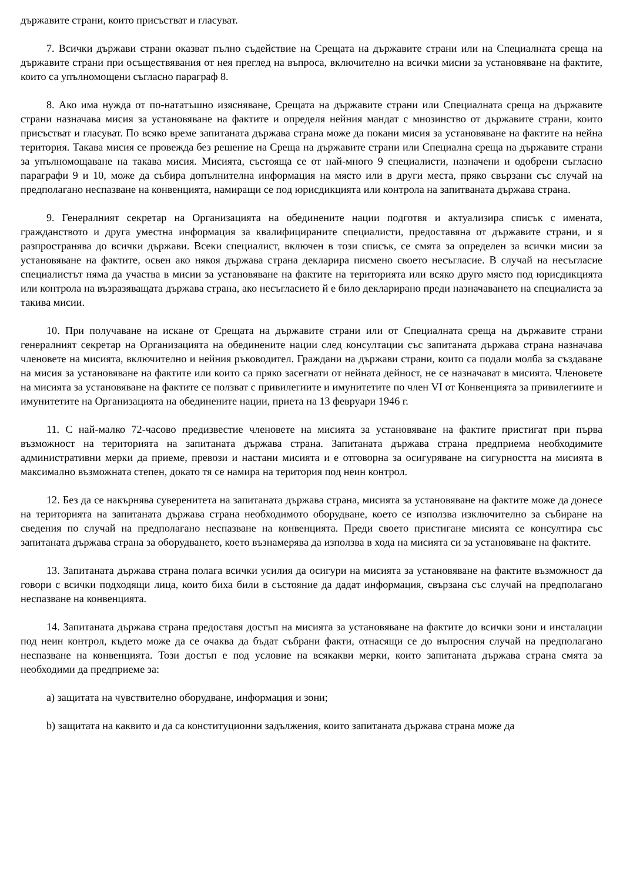държавите страни, които присъстват и гласуват.
7. Всички държави страни оказват пълно съдействие на Срещата на държавите страни или на Специалната среща на държавите страни при осъществявания от нея преглед на въпроса, включително на всички мисии за установяване на фактите, които са упълномощени съгласно параграф 8.
8. Ако има нужда от по-нататъшно изясняване, Срещата на държавите страни или Специалната среща на държавите страни назначава мисия за установяване на фактите и определя нейния мандат с мнозинство от държавите страни, които присъстват и гласуват. По всяко време запитаната държава страна може да покани мисия за установяване на фактите на нейна територия. Такава мисия се провежда без решение на Среща на държавите страни или Специална среща на държавите страни за упълномощаване на такава мисия. Мисията, състояща се от най-много 9 специалисти, назначени и одобрени съгласно параграфи 9 и 10, може да събира допълнителна информация на място или в други места, пряко свързани със случай на предполагано неспазване на конвенцията, намиращи се под юрисдикцията или контрола на запитваната държава страна.
9. Генералният секретар на Организацията на обединените нации подготвя и актуализира списък с имената, гражданството и друга уместна информация за квалифицираните специалисти, предоставяна от държавите страни, и я разпространява до всички държави. Всеки специалист, включен в този списък, се смята за определен за всички мисии за установяване на фактите, освен ако някоя държава страна декларира писмено своето несъгласие. В случай на несъгласие специалистът няма да участва в мисии за установяване на фактите на територията или всяко друго място под юрисдикцията или контрола на възразяващата държава страна, ако несъгласието й е било декларирано преди назначаването на специалиста за такива мисии.
10. При получаване на искане от Срещата на държавите страни или от Специалната среща на държавите страни генералният секретар на Организацията на обединените нации след консултации със запитаната държава страна назначава членовете на мисията, включително и нейния ръководител. Граждани на държави страни, които са подали молба за създаване на мисия за установяване на фактите или които са пряко засегнати от нейната дейност, не се назначават в мисията. Членовете на мисията за установяване на фактите се ползват с привилегиите и имунитетите по член VI от Конвенцията за привилегиите и имунитетите на Организацията на обединените нации, приета на 13 февруари 1946 г.
11. С най-малко 72-часово предизвестие членовете на мисията за установяване на фактите пристигат при първа възможност на територията на запитаната държава страна. Запитаната държава страна предприема необходимите административни мерки да приеме, превози и настани мисията и е отговорна за осигуряване на сигурността на мисията в максимално възможната степен, докато тя се намира на територия под неин контрол.
12. Без да се накърнява суверенитета на запитаната държава страна, мисията за установяване на фактите може да донесе на територията на запитаната държава страна необходимото оборудване, което се използва изключително за събиране на сведения по случай на предполагано неспазване на конвенцията. Преди своето пристигане мисията се консултира със запитаната държава страна за оборудването, което възнамерява да използва в хода на мисията си за установяване на фактите.
13. Запитаната държава страна полага всички усилия да осигури на мисията за установяване на фактите възможност да говори с всички подходящи лица, които биха били в състояние да дадат информация, свързана със случай на предполагано неспазване на конвенцията.
14. Запитаната държава страна предоставя достъп на мисията за установяване на фактите до всички зони и инсталации под неин контрол, където може да се очаква да бъдат събрани факти, отнасящи се до въпросния случай на предполагано неспазване на конвенцията. Този достъп е под условие на всякакви мерки, които запитаната държава страна смята за необходими да предприеме за:
a) защитата на чувствително оборудване, информация и зони;
b) защитата на каквито и да са конституционни задължения, които запитаната държава страна може да